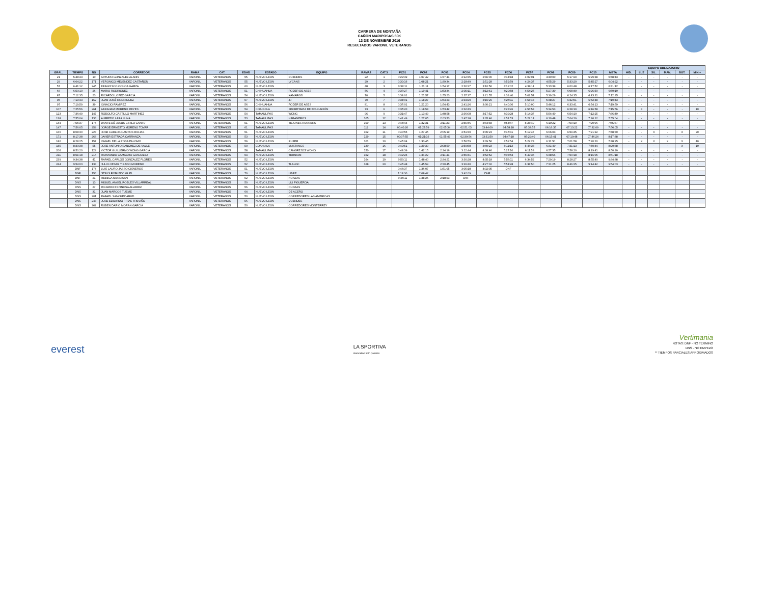CARRERA DE MONTAÑA
CAÑON MARIPOSAS 50K
13 DE NOVIEMBRE 2016
RESULTADOS VARONIL VETERANOS
| | | | | | | | | | | | | | | | | | | | | | | EQUIPO OBLIGATORIO | | | | | |
| --- | --- | --- | --- | --- | --- | --- | --- | --- | --- | --- | --- | --- | --- | --- | --- | --- | --- | --- | --- | --- | --- | --- | --- | --- | --- | --- | --- |
| GRAL. | TIEMPO | NO | CORREDOR | RAMA | CAT. | EDAD | ESTADO | EQUIPO | RAMA2 | CAT.3 | PC01 | PC02 | PC03 | PC04 | PC05 | PC06 | PC07 | PC08 | PC09 | PC10 | META | HID. | LUZ | SIL. | MAN. | BOT. | MIN.+ |
| 21 | 5:48:43 | 10 | ARTURO GONZALEZ ALANIS | VARONIL | VETERANOS | 55 | NUEVO LEON | DUENDES | 22 | 1 | 0:29:39 | 1:07:42 | 1:37:41 | 2:12:35 | 2:46:00 | 3:44:18 | 4:09:01 | 4:40:00 | 5:17:29 | 5:29:38 | 5:48:43 | - | - | - | - | - | - |
| 29 | 6:04:22 | 171 | VERONICO MELENDEZ CASTAÑON | VARONIL | VETERANOS | 55 | NUEVO LEON | LYCANS | 29 | 2 | 0:30:16 | 1:08:21 | 1:39:34 | 2:18:49 | 2:51:28 | 3:52:59 | 4:24:37 | 4:55:29 | 5:33:20 | 5:45:27 | 6:04:22 | - | - | - | - | - | - |
| 57 | 6:41:12 | 245 | FRANCISCO OCHOA GARZA | VARONIL | VETERANOS | 60 | NUEVO LEON | | 48 | 3 | 0:38:11 | 1:21:11 | 1:54:17 | 2:30:27 | 3:10:56 | 4:12:02 | 4:39:11 | 5:13:39 | 6:00:48 | 6:17:52 | 6:41:12 | - | - | - | - | - | - |
| 66 | 6:50:10 | 26 | MARIO RODRIGUEZ | VARONIL | VETERANOS | 51 | CHIHUAHUA | PODER DE ASES | 56 | 4 | 0:37:27 | 1:19:41 | 1:53:34 | 2:30:11 | 3:12:41 | 4:20:58 | 4:54:25 | 5:27:30 | 6:08:49 | 6:26:50 | 6:50:10 | - | - | - | - | - | - |
| 87 | 7:12:35 | 23 | RICARDO LOPEZ GARCÍA | VARONIL | VETERANOS | 54 | NUEVO LEON | KAMARGS | 70 | 5 | 0:38:01 | 1:21:57 | 1:55:23 | 2:37:37 | 3:21:55 | 4:33:40 | 5:02:54 | 5:39:29 | 6:24:35 | 6:43:31 | 7:12:35 | - | - | - | - | - | - |
| 95 | 7:19:43 | 162 | JUAN JOSÉ RODRIGUEZ | VARONIL | VETERANOS | 57 | NUEVO LEON | JJ | 79 | 7 | 0:34:01 | 1:18:27 | 1:54:23 | 2:34:29 | 3:15:29 | 4:25:11 | 4:58:48 | 5:38:27 | 6:32:51 | 6:52:48 | 7:19:43 | - | - | - | - | - | - |
| 97 | 7:19:59 | 39 | IGNACIO RAMIREZ | VARONIL | VETERANOS | 56 | CHIHUAHUA | PODER DE ASES | 81 | 8 | 0:37:01 | 1:21:20 | 1:54:43 | 2:41:26 | 3:30:21 | 4:40:36 | 5:10:00 | 5:46:12 | 6:33:41 | 6:54:13 | 7:19:59 | - | - | - | - | - | - |
| 107 | 7:25:56 | 261 | ABRAHAM MORENO REYES | VARONIL | VETERANOS | 54 | COAHUILA | SECRETARIA DE EDUCACIÓN | 73 | 6 | 0:35:20 | 1:18:58 | 1:53:42 | 2:32:49 | | 4:23:26 | 4:56:58 | 5:34:53 | 6:28:19 | 6:46:58 | 7:15:56 | - | X | - | - | - | 10 |
| 123 | 7:36:49 | 147 | RODOLFO CASTILLO MARTINEZ | VARONIL | VETERANOS | 54 | TAMAULIPAS | WONG | 96 | 9 | 0:31:47 | 1:13:49 | 1:48:58 | 2:36:08 | 3:17:52 | 4:39:28 | 5:14:37 | 5:54:40 | 6:54:10 | 7:12:25 | 7:36:49 | - | - | - | - | - | - |
| 138 | 7:55:04 | 136 | ALFREDO LARA LUNA | VARONIL | VETERANOS | 53 | TAMAULIPAS | HABANEROS | 105 | 12 | 0:41:49 | 1:27:05 | 2:03:53 | 2:47:28 | 3:35:46 | 4:51:53 | 5:28:14 | 6:10:48 | 7:04:29 | 7:26:12 | 7:55:04 | - | - | - | - | - | - |
| 144 | 7:55:37 | 175 | DANTE DÉ JESUS CIRILO CANTU | VARONIL | VETERANOS | 51 | NUEVO LEON | TEJONES RUNNERS | 109 | 13 | 0:45:44 | 1:32:31 | 2:11:23 | 2:55:46 | 3:44:48 | 4:54:47 | 5:28:40 | 6:10:22 | 7:09:19 | 7:29:06 | 7:55:37 | - | - | - | - | - | - |
| 147 | 7:56:05 | 259 | JORGE ERNESTO MORENO TOVAR | VARONIL | VETERANOS | 61 | TAMAULIPAS | | 112 | 14 | 00:40:26 | 01:27:59 | 02:05:34 | 02:51:03 | 03:44:09 | 04:58:18 | 05:33:55 | 06:16:35 | 07:13:22 | 07:32:09 | 7:56:05 | - | - | - | - | - | - |
| 160 | 8:08:30 | 228 | JOSE CARLOS CAMPOS RIOJAS | VARONIL | VETERANOS | 51 | NUEVO LEON | | 102 | 11 | 0:40:55 | 1:27:45 | 2:05:19 | 2:51:30 | 3:35:23 | 4:45:41 | 5:19:47 | 6:06:03 | 6:59:45 | 7:21:22 | 7:48:30 | - | - | X | - | X | 20 |
| 171 | 8:17:38 | 268 | JAVIER ESTRADA CARRANZA | VARONIL | VETERANOS | 53 | NUEVO LEON | | 129 | 15 | 00:37:55 | 01:21:16 | 01:55:49 | 02:39:54 | 03:31:59 | 04:47:18 | 05:29:40 | 06:15:41 | 07:19:48 | 07:46:24 | 8:17:38 | - | - | - | - | - | - |
| 180 | 8:28:25 | 157 | ISMAEL DE LA ROSA PALOMO | VARONIL | VETERANOS | 56 | NUEVO LEON | RUFER | 101 | 10 | 0:45:04 | 1:33:45 | | 2:56:59 | 3:39:56 | 4:52:54 | 5:29:28 | 6:11:50 | 7:01:58 | 7:20:20 | 7:48:25 | - | X | X | X | X | 40 |
| 185 | 8:30:38 | 55 | JOSE ANTONIO SANCHEZ DE VALLE | VARONIL | VETERANOS | 50 | COAHUILA | MUSTANGS | 130 | 16 | 0:40:51 | 1:29:30 | 2:08:50 | 2:59:58 | 3:49:23 | 5:11:13 | 5:46:33 | 6:31:40 | 7:31:13 | 7:50:44 | 8:20:38 | - | - | - | - | X | 10 |
| 206 | 8:50:20 | 129 | VICTOR GUILLERMO WONG GARCIA | VARONIL | VETERANOS | 58 | TAMAULIPAS | CANGREJOS WONG | 150 | 17 | 0:48:39 | 1:42:15 | 2:24:16 | 3:12:44 | 4:08:46 | 5:27:10 | 6:11:53 | 6:57:35 | 7:58:20 | 8:19:41 | 8:50:20 | - | - | - | - | - | - |
| 211 | 8:51:18 | 216 | RAYMUNDO CAMACHO GONZALEZ | VARONIL | VETERANOS | 54 | NUEVO LEON | TERNIUM | 152 | 18 | 0:42:25 | 1:34:22 | 2:11:41 | 2:55:41 | 3:52:52 | 5:08:53 | 5:47:36 | 6:38:56 | 7:50:18 | 8:16:05 | 8:51:18 | - | - | - | - | - | - |
| 239 | 9:34:38 | 41 | RAFAEL CARLOS GONZALEZ FLORES | VARONIL | VETERANOS | 52 | NUEVO LEON | | 164 | 19 | 0:53:11 | 1:48:40 | 2:34:21 | 3:30:28 | 4:35:18 | 5:56:11 | 6:34:52 | 7:20:19 | 8:28:27 | 8:55:40 | 9:34:38 | - | - | - | - | - | - |
| 244 | 9:54:03 | 133 | JULIO CESAR TIRADO MORENO | VARONIL | VETERANOS | 52 | NUEVO LEON | TLALOC | 168 | 20 | 0:45:48 | 1:45:59 | 2:30:45 | 3:26:40 | 4:27:02 | 5:54:28 | 6:38:50 | 7:31:25 | 8:46:25 | 9:14:42 | 9:54:03 | - | - | - | - | - | - |
| | DNF | 174 | LUIS LAURO JASSO CISNEROS | VARONIL | VETERANOS | 51 | NUEVO LEON | | | | 0:46:37 | 1:36:07 | 1:51:05 | 3:05:18 | 4:02:05 | DNF | | | | | | | | | | | |
| | DNF | 156 | JESUS ROBLEDO GUEL | VARONIL | VETERANOS | 70 | NUEVO LEON | LIBRE | | | 1:18:30 | 2:08:42 | | 3:42:09 | DNF | | | | | | | | | | | | |
| | DNF | 21 | REBECA MENDISAN | VARONIL | VETERANOS | 52 | NUEVO LEON | HUNZAS | | | 0:45:11 | 1:38:25 | 2:18:53 | DNF | | | | | | | | | | | | | |
| | DNS | 13 | MIGUEL ANGEL ROBLES VILLARREAL | VARONIL | VETERANOS | 50 | NUEVO LEON | LILI FIGUEROA | | | | | | | | | | | | | | | | | | | |
| | DNS | 27 | RICARDO ESPINOSA ALVAREZ | VARONIL | VETERANOS | 56 | NUEVO LEON | HUNZAS | | | | | | | | | | | | | | | | | | | |
| | DNS | 31 | JUAN MARCOS TUEME | VARONIL | VETERANOS | 64 | NUEVO LEON | DE ACERO | | | | | | | | | | | | | | | | | | | |
| | DNS | 201 | RAFAEL SANCHEZ ABUD | VARONIL | VETERANOS | 50 | NUEVO LEON | CORREDORES LAS AMERICAS | | | | | | | | | | | | | | | | | | | |
| | DNS | 243 | JOSE EDUARDO FRÍAS TREVIÑO | VARONIL | VETERANOS | 56 | NUEVO LEON | DUENDES | | | | | | | | | | | | | | | | | | | |
| | DNS | 262 | RUBEN DARIO MORAN GARCIA | VARONIL | VETERANOS | 50 | NUEVO LEON | CORREDORES MONTERREY | | | | | | | | | | | | | | | | | | | |
everest
LA SPORTIVA
innovation with passion
Vertimania
NOTAS: DNF - NO TERMINO
DNS - NO EMPEZO
** TIEMPOS PARCIALES APROXIMADOS